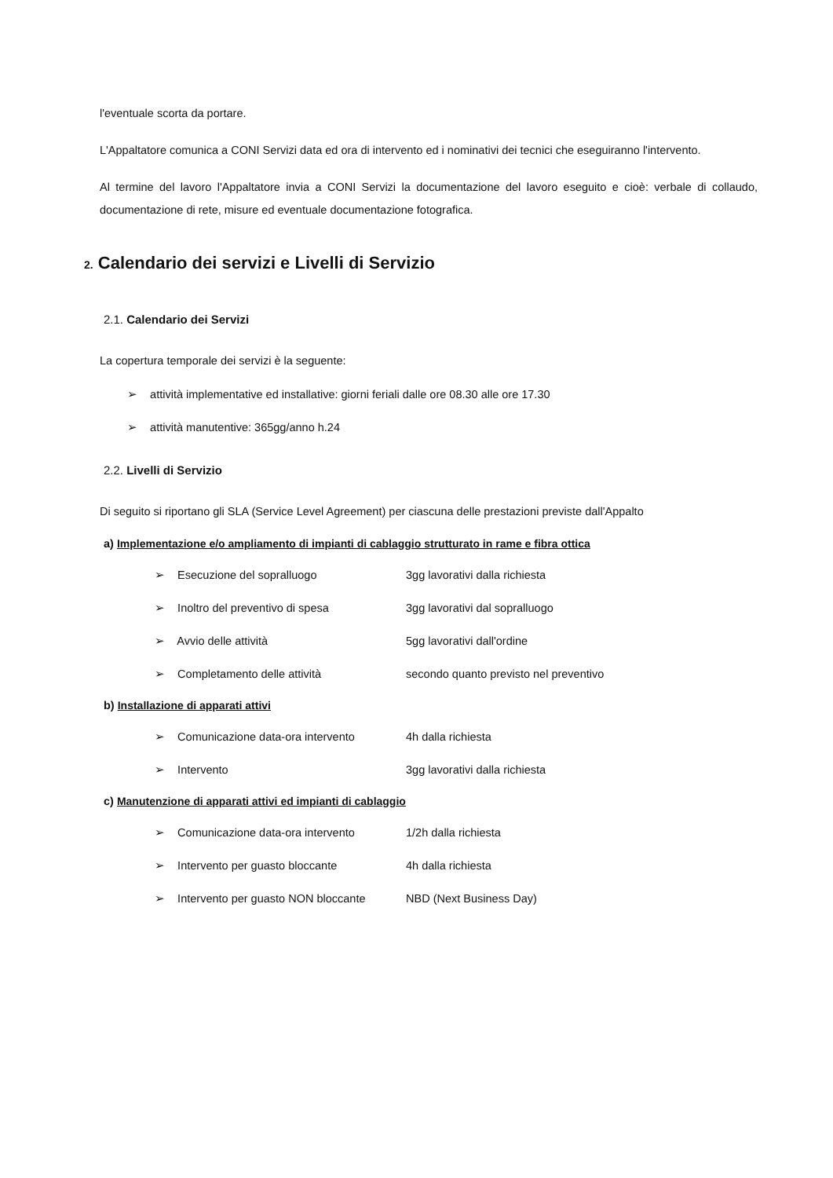l'eventuale scorta da portare.
L'Appaltatore comunica a CONI Servizi data ed ora di intervento ed i nominativi dei tecnici che eseguiranno l'intervento.
Al termine del lavoro l'Appaltatore invia a CONI Servizi la documentazione del lavoro eseguito e cioè: verbale di collaudo, documentazione di rete, misure ed eventuale documentazione fotografica.
2. Calendario dei servizi e Livelli di Servizio
2.1. Calendario dei Servizi
La copertura temporale dei servizi è la seguente:
➢ attività implementative ed installative: giorni feriali dalle ore 08.30 alle ore 17.30
➢ attività manutentive: 365gg/anno h.24
2.2. Livelli di Servizio
Di seguito si riportano gli SLA (Service Level Agreement) per ciascuna delle prestazioni previste dall'Appalto
a) Implementazione e/o ampliamento di impianti di cablaggio strutturato in rame e fibra ottica
➢ Esecuzione del sopralluogo 3gg lavorativi dalla richiesta
➢ Inoltro del preventivo di spesa 3gg lavorativi dal sopralluogo
➢ Avvio delle attività 5gg lavorativi dall'ordine
➢ Completamento delle attività secondo quanto previsto nel preventivo
b) Installazione di apparati attivi
➢ Comunicazione data-ora intervento 4h dalla richiesta
➢ Intervento 3gg lavorativi dalla richiesta
c) Manutenzione di apparati attivi ed impianti di cablaggio
➢ Comunicazione data-ora intervento 1/2h dalla richiesta
➢ Intervento per guasto bloccante 4h dalla richiesta
➢ Intervento per guasto NON bloccante NBD (Next Business Day)